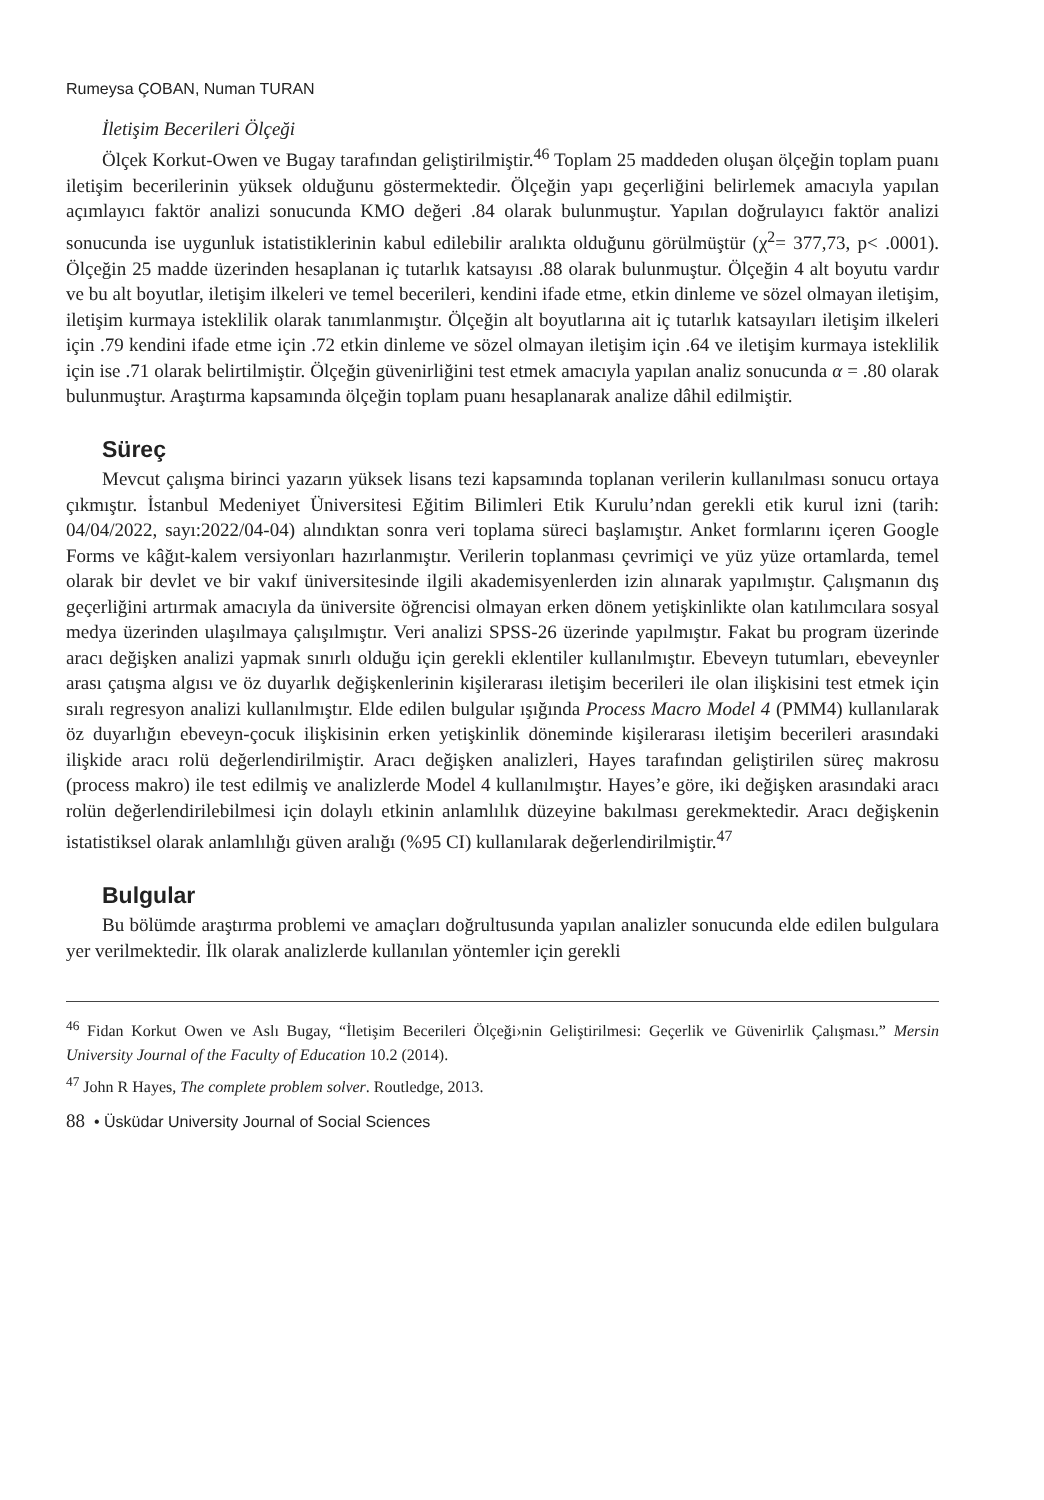Rumeysa ÇOBAN, Numan TURAN
İletişim Becerileri Ölçeği
Ölçek Korkut-Owen ve Bugay tarafından geliştirilmiştir.<sup>46</sup> Toplam 25 maddeden oluşan ölçeğin toplam puanı iletişim becerilerinin yüksek olduğunu göstermektedir. Ölçeğin yapı geçerliğini belirlemek amacıyla yapılan açımlayıcı faktör analizi sonucunda KMO değeri .84 olarak bulunmuştur. Yapılan doğrulayıcı faktör analizi sonucunda ise uygunluk istatistiklerinin kabul edilebilir aralıkta olduğunu görülmüştür (χ<sup>2</sup>= 377,73, p< .0001). Ölçeğin 25 madde üzerinden hesaplanan iç tutarlık katsayısı .88 olarak bulunmuştur. Ölçeğin 4 alt boyutu vardır ve bu alt boyutlar, iletişim ilkeleri ve temel becerileri, kendini ifade etme, etkin dinleme ve sözel olmayan iletişim, iletişim kurmaya isteklilik olarak tanımlanmıştır. Ölçeğin alt boyutlarına ait iç tutarlık katsayıları iletişim ilkeleri için .79 kendini ifade etme için .72 etkin dinleme ve sözel olmayan iletişim için .64 ve iletişim kurmaya isteklilik için ise .71 olarak belirtilmiştir. Ölçeğin güvenirliğini test etmek amacıyla yapılan analiz sonucunda α = .80 olarak bulunmuştur. Araştırma kapsamında ölçeğin toplam puanı hesaplanarak analize dâhil edilmiştir.
Süreç
Mevcut çalışma birinci yazarın yüksek lisans tezi kapsamında toplanan verilerin kullanılması sonucu ortaya çıkmıştır. İstanbul Medeniyet Üniversitesi Eğitim Bilimleri Etik Kurulu’ndan gerekli etik kurul izni (tarih: 04/04/2022, sayı:2022/04-04) alındıktan sonra veri toplama süreci başlamıştır. Anket formlarını içeren Google Forms ve kâğıt-kalem versiyonları hazırlanmıştır. Verilerin toplanması çevrimiçi ve yüz yüze ortamlarda, temel olarak bir devlet ve bir vakıf üniversitesinde ilgili akademisyenlerden izin alınarak yapılmıştır. Çalışmanın dış geçerliğini artırmak amacıyla da üniversite öğrencisi olmayan erken dönem yetişkinlikte olan katılımcılara sosyal medya üzerinden ulaşılmaya çalışılmıştır. Veri analizi SPSS-26 üzerinde yapılmıştır. Fakat bu program üzerinde aracı değişken analizi yapmak sınırlı olduğu için gerekli eklentiler kullanılmıştır. Ebeveyn tutumları, ebeveynler arası çatışma algısı ve öz duyarlık değişkenlerinin kişilerarası iletişim becerileri ile olan ilişkisini test etmek için sıralı regresyon analizi kullanılmıştır. Elde edilen bulgular ışığında Process Macro Model 4 (PMM4) kullanılarak öz duyarlığın ebeveyn-çocuk ilişkisinin erken yetişkinlik döneminde kişilerarası iletişim becerileri arasındaki ilişkide aracı rolü değerlendirilmiştir. Aracı değişken analizleri, Hayes tarafından geliştirilen süreç makrosu (process makro) ile test edilmiş ve analizlerde Model 4 kullanılmıştır. Hayes’e göre, iki değişken arasındaki aracı rolün değerlendirilebilmesi için dolaylı etkinin anlamlılık düzeyine bakılması gerekmektedir. Aracı değişkenin istatistiksel olarak anlamlılığı güven aralığı (%95 CI) kullanılarak değerlendirilmiştir.<sup>47</sup>
Bulgular
Bu bölümde araştırma problemi ve amaçları doğrultusunda yapılan analizler sonucunda elde edilen bulgulara yer verilmektedir. İlk olarak analizlerde kullanılan yöntemler için gerekli
<sup>46</sup> Fidan Korkut Owen ve Aslı Bugay, “İletişim Becerileri Ölçeği›nin Geliştirilmesi: Geçerlik ve Güvenirlik Çalışması.” Mersin University Journal of the Faculty of Education 10.2 (2014).
<sup>47</sup> John R Hayes, The complete problem solver. Routledge, 2013.
88 • Üsküdar University Journal of Social Sciences